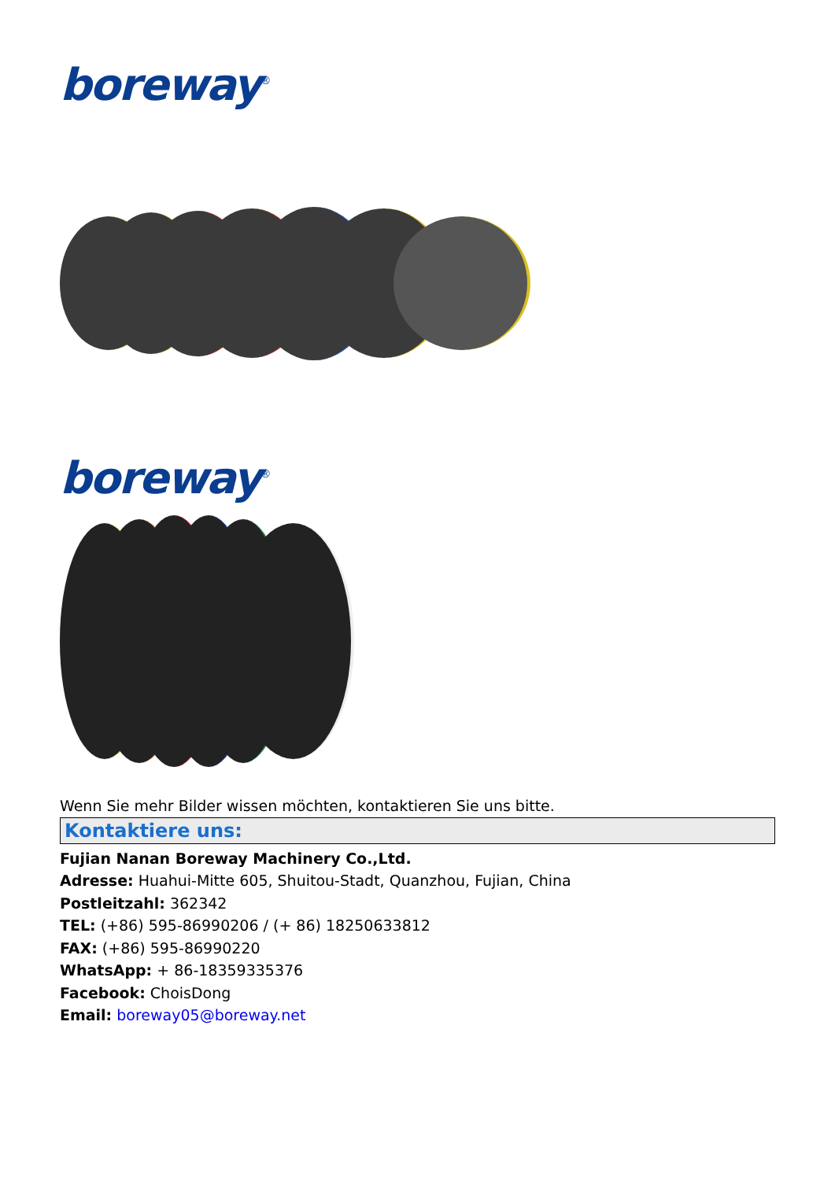boreway<sup>®</sup>
boreway<sup>®</sup>
Wenn Sie mehr Bilder wissen möchten, kontaktieren Sie uns bitte.
Kontaktiere uns:
Fujian Nanan Boreway Machinery Co.,Ltd.
Adresse: Huahui-Mitte 605, Shuitou-Stadt, Quanzhou, Fujian, China
Postleitzahl: 362342
TEL: (+86) 595-86990206 / (+ 86) 18250633812
FAX: (+86) 595-86990220
WhatsApp: + 86-18359335376
Facebook: ChoisDong
Email: boreway05@boreway.net